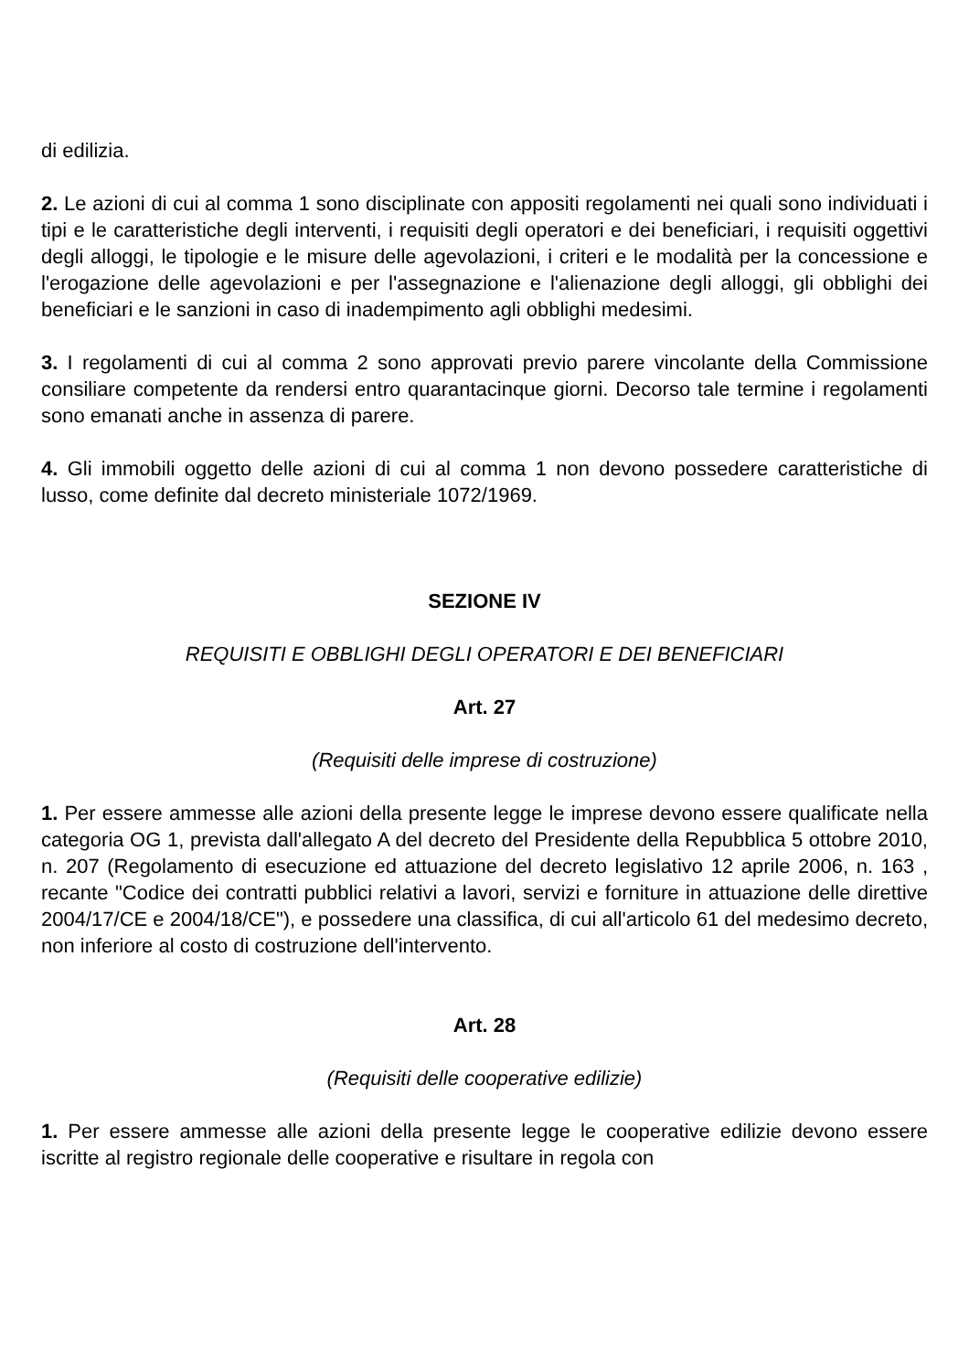di edilizia.
2. Le azioni di cui al comma 1 sono disciplinate con appositi regolamenti nei quali sono individuati i tipi e le caratteristiche degli interventi, i requisiti degli operatori e dei beneficiari, i requisiti oggettivi degli alloggi, le tipologie e le misure delle agevolazioni, i criteri e le modalità per la concessione e l'erogazione delle agevolazioni e per l'assegnazione e l'alienazione degli alloggi, gli obblighi dei beneficiari e le sanzioni in caso di inadempimento agli obblighi medesimi.
3. I regolamenti di cui al comma 2 sono approvati previo parere vincolante della Commissione consiliare competente da rendersi entro quarantacinque giorni. Decorso tale termine i regolamenti sono emanati anche in assenza di parere.
4. Gli immobili oggetto delle azioni di cui al comma 1 non devono possedere caratteristiche di lusso, come definite dal decreto ministeriale 1072/1969.
SEZIONE IV
REQUISITI E OBBLIGHI DEGLI OPERATORI E DEI BENEFICIARI
Art. 27
(Requisiti delle imprese di costruzione)
1. Per essere ammesse alle azioni della presente legge le imprese devono essere qualificate nella categoria OG 1, prevista dall'allegato A del decreto del Presidente della Repubblica 5 ottobre 2010, n. 207 (Regolamento di esecuzione ed attuazione del decreto legislativo 12 aprile 2006, n. 163 , recante "Codice dei contratti pubblici relativi a lavori, servizi e forniture in attuazione delle direttive 2004/17/CE e 2004/18/CE"), e possedere una classifica, di cui all'articolo 61 del medesimo decreto, non inferiore al costo di costruzione dell'intervento.
Art. 28
(Requisiti delle cooperative edilizie)
1. Per essere ammesse alle azioni della presente legge le cooperative edilizie devono essere iscritte al registro regionale delle cooperative e risultare in regola con